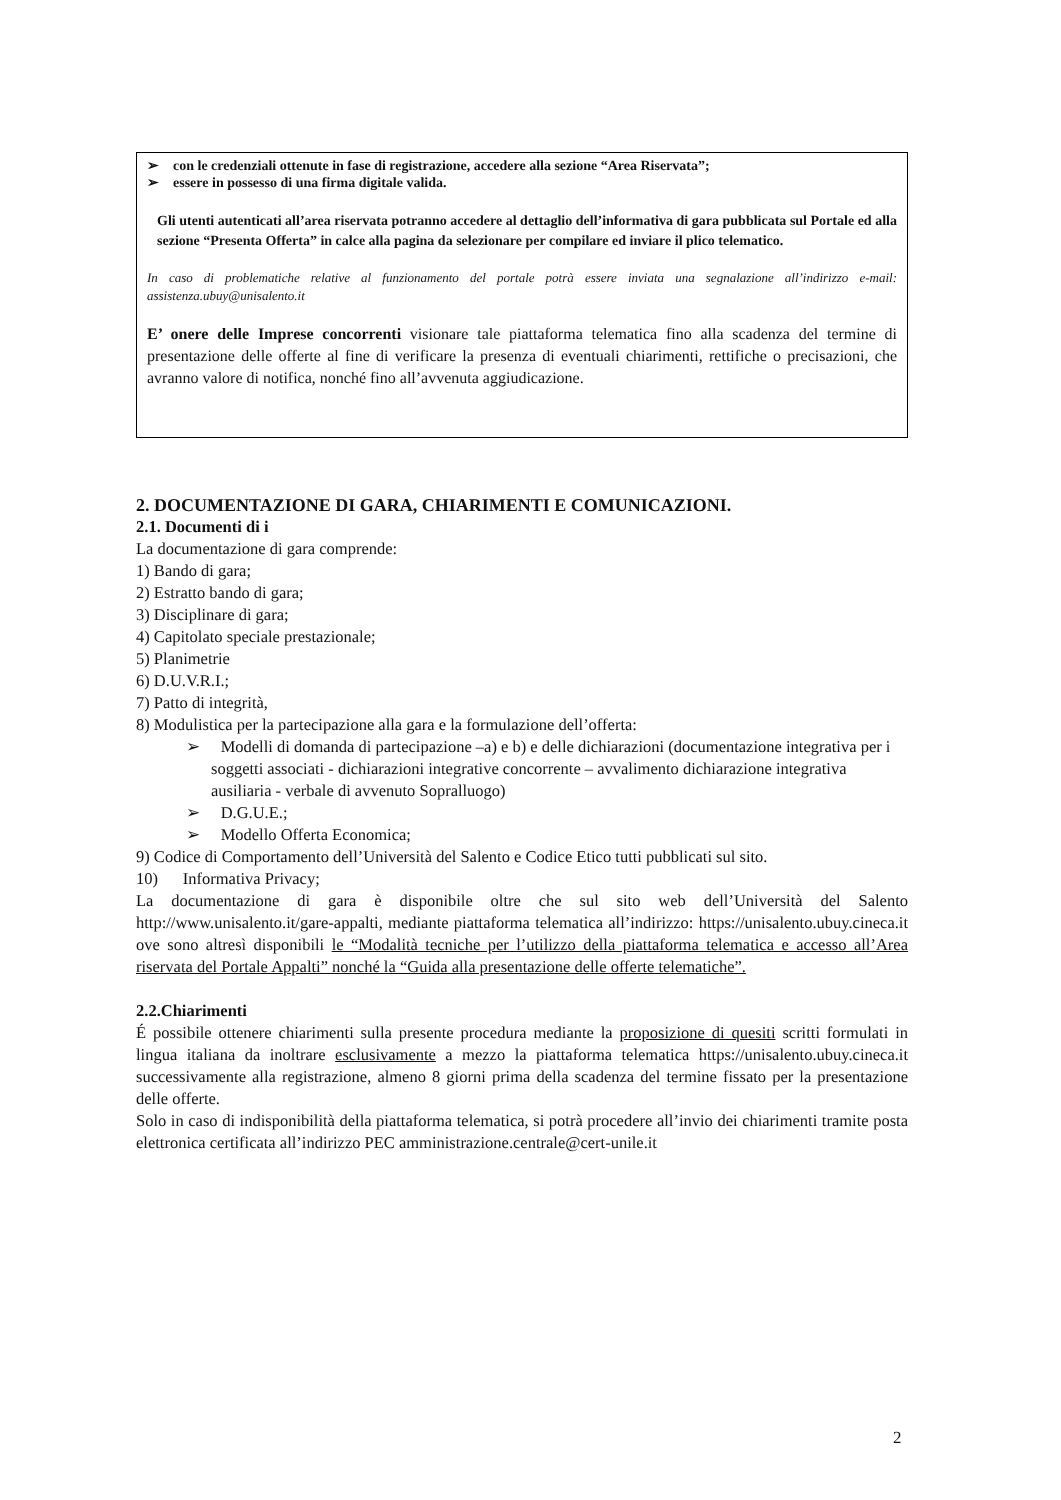➢ con le credenziali ottenute in fase di registrazione, accedere alla sezione “Area Riservata”;
➢ essere in possesso di una firma digitale valida.
Gli utenti autenticati all’area riservata potranno accedere al dettaglio dell’informativa di gara pubblicata sul Portale ed alla sezione “Presenta Offerta” in calce alla pagina da selezionare per compilare ed inviare il plico telematico.
In caso di problematiche relative al funzionamento del portale potrà essere inviata una segnalazione all’indirizzo e-mail: assistenza.ubuy@unisalento.it
E’ onere delle Imprese concorrenti visionare tale piattaforma telematica fino alla scadenza del termine di presentazione delle offerte al fine di verificare la presenza di eventuali chiarimenti, rettifiche o precisazioni, che avranno valore di notifica, nonché fino all’avvenuta aggiudicazione.
2. DOCUMENTAZIONE DI GARA, CHIARIMENTI E COMUNICAZIONI.
2.1. Documenti di i
La documentazione di gara comprende:
1) Bando di gara;
2) Estratto bando di gara;
3) Disciplinare di gara;
4) Capitolato speciale prestazionale;
5) Planimetrie
6) D.U.V.R.I.;
7) Patto di integrità,
8) Modulistica per la partecipazione alla gara e la formulazione dell’offerta:
➢ Modelli di domanda di partecipazione –a) e b) e delle dichiarazioni (documentazione integrativa per i soggetti associati - dichiarazioni integrative concorrente – avvalimento dichiarazione integrativa ausiliaria - verbale di avvenuto Sopralluogo)
➢ D.G.U.E.;
➢ Modello Offerta Economica;
9) Codice di Comportamento dell’Università del Salento e Codice Etico tutti pubblicati sul sito.
10) Informativa Privacy;
La documentazione di gara è disponibile oltre che sul sito web dell’Università del Salento http://www.unisalento.it/gare-appalti, mediante piattaforma telematica all’indirizzo: https://unisalento.ubuy.cineca.it ove sono altresì disponibili le “Modalità tecniche per l’utilizzo della piattaforma telematica e accesso all’Area riservata del Portale Appalti” nonché la “Guida alla presentazione delle offerte telematiche”.
2.2.Chiarimenti
É possibile ottenere chiarimenti sulla presente procedura mediante la proposizione di quesiti scritti formulati in lingua italiana da inoltrare esclusivamente a mezzo la piattaforma telematica https://unisalento.ubuy.cineca.it successivamente alla registrazione, almeno 8 giorni prima della scadenza del termine fissato per la presentazione delle offerte.
Solo in caso di indisponibilità della piattaforma telematica, si potrà procedere all’invio dei chiarimenti tramite posta elettronica certificata all’indirizzo PEC amministrazione.centrale@cert-unile.it
2